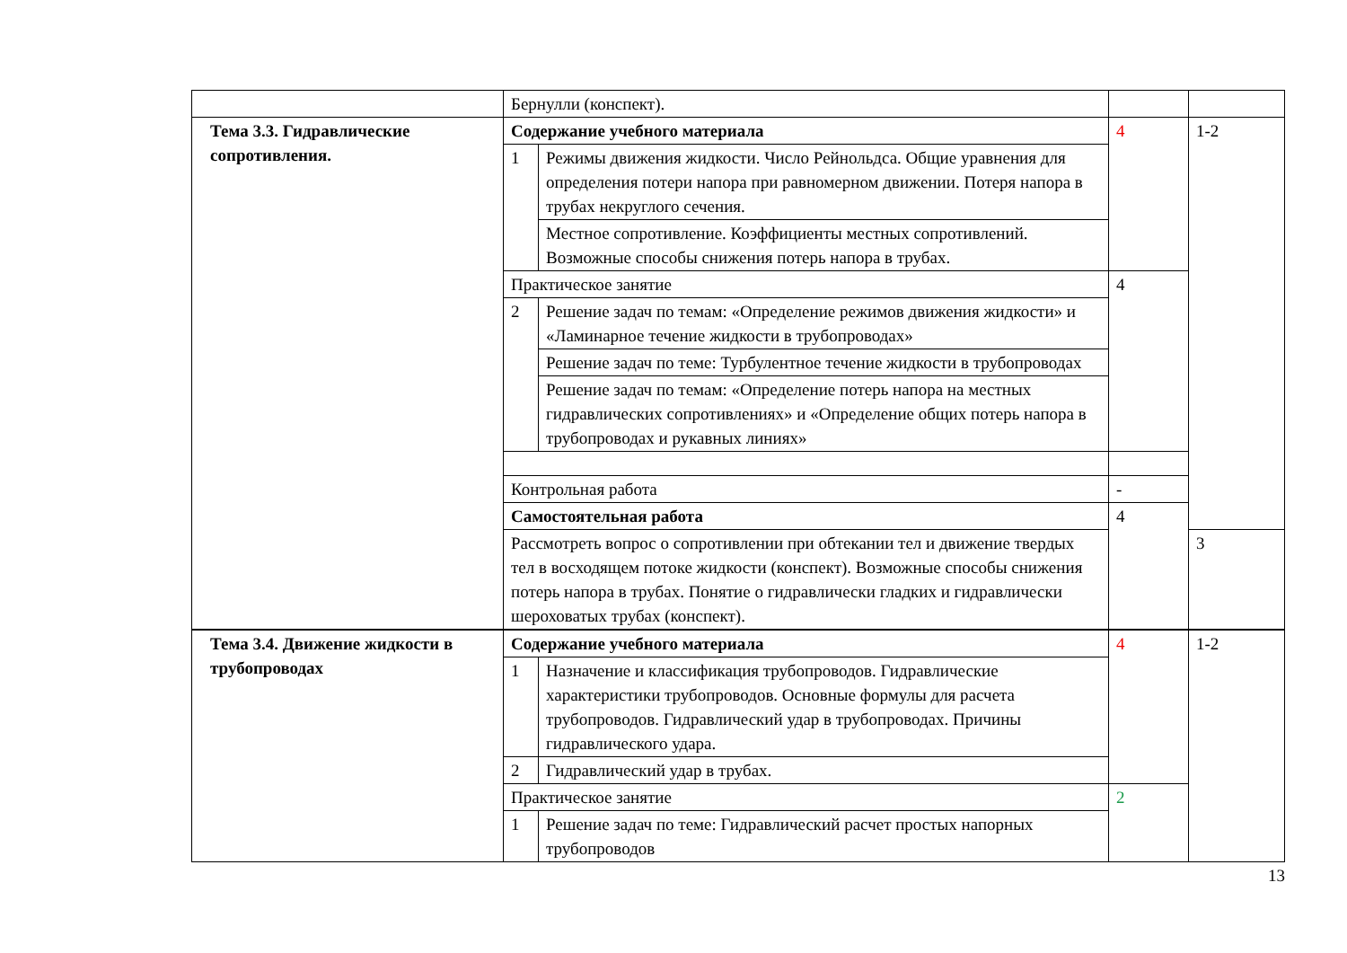| | Бернулли (конспект). | | | |
| Тема 3.3. Гидравлические сопротивления. | Содержание учебного материала | | 4 | 1-2 |
| | 1 | Режимы движения жидкости. Число Рейнольдса. Общие уравнения для определения потери напора при равномерном движении. Потеря напора в трубах некруглого сечения. | | |
| | | Местное сопротивление. Коэффициенты местных сопротивлений. Возможные способы снижения потерь напора в трубах. | | |
| | Практическое занятие | | 4 | |
| | 2 | Решение задач по темам: «Определение режимов движения жидкости» и «Ламинарное течение жидкости в трубопроводах» | | |
| | | Решение задач по теме: Турбулентное течение жидкости в трубопроводах | | |
| | | Решение задач по темам: «Определение потерь напора на местных гидравлических сопротивлениях» и «Определение общих потерь напора в трубопроводах и рукавных линиях» | | |
| | Контрольная работа | | - | |
| | Самостоятельная работа | | 4 | |
| | Рассмотреть вопрос о сопротивлении при обтекании тел и движение твердых тел в восходящем потоке жидкости (конспект). Возможные способы снижения потерь напора в трубах. Понятие о гидравлически гладких и гидравлически шероховатых трубах (конспект). | | | 3 |
| Тема 3.4. Движение жидкости в трубопроводах | Содержание учебного материала | | 4 | 1-2 |
| | 1 | Назначение и классификация трубопроводов. Гидравлические характеристики трубопроводов. Основные формулы для расчета трубопроводов. Гидравлический удар в трубопроводах. Причины гидравлического удара. | | |
| | 2 | Гидравлический удар в трубах. | | |
| | Практическое занятие | | 2 | |
| | 1 | Решение задач по теме: Гидравлический расчет простых напорных трубопроводов | | |
13